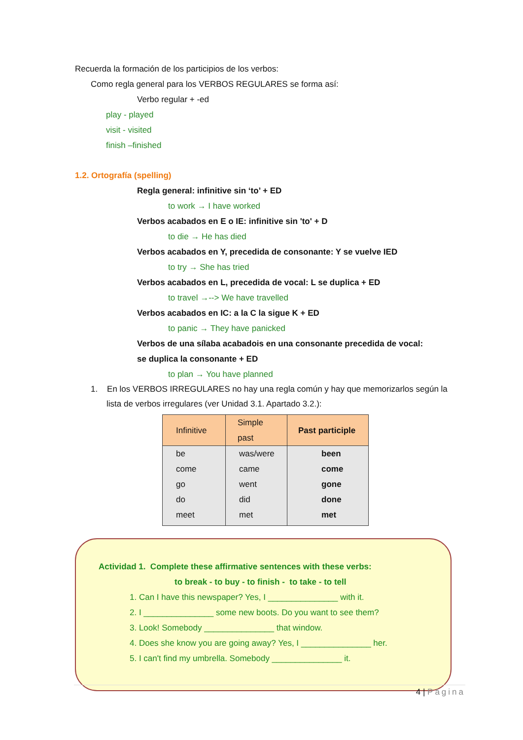Recuerda la formación de los participios de los verbos:
Como regla general para los VERBOS REGULARES se forma así:
Verbo regular + -ed
play - played
visit - visited
finish –finished
1.2. Ortografía (spelling)
Regla general: infinitive sin ‘to’ + ED
to work → I have worked
Verbos acabados en E o IE: infinitive sin 'to' + D
to die → He has died
Verbos acabados en Y, precedida de consonante: Y se vuelve IED
to try → She has tried
Verbos acabados en L, precedida de vocal: L se duplica + ED
to travel →--> We have travelled
Verbos acabados en IC: a la C la sigue K + ED
to panic → They have panicked
Verbos de una sílaba acabadois en una consonante precedida de vocal:
se duplica la consonante + ED
to plan → You have planned
1. En los VERBOS IRREGULARES no hay una regla común y hay que memorizarlos según la
lista de verbos irregulares (ver Unidad 3.1. Apartado 3.2.):
| Infinitive | Simple past | Past participle |
| --- | --- | --- |
| be | was/were | been |
| come | came | come |
| go | went | gone |
| do | did | done |
| meet | met | met |
Actividad 1. Complete these affirmative sentences with these verbs:
to break - to buy - to finish - to take - to tell
1. Can I have this newspaper? Yes, I _______________ with it.
2. I _______________ some new boots. Do you want to see them?
3. Look! Somebody _______________ that window.
4. Does she know you are going away? Yes, I _______________ her.
5. I can't find my umbrella. Somebody _______________ it.
4 | Página